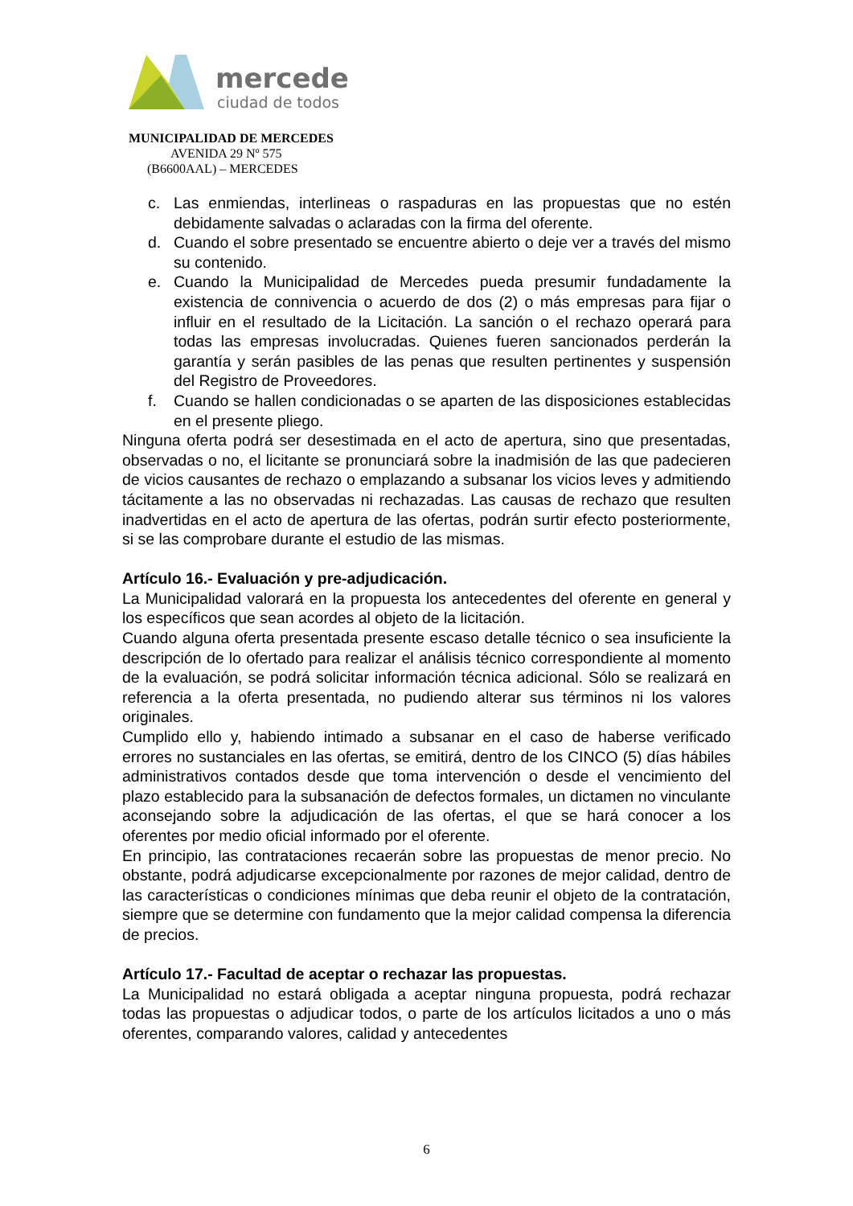mercedes
ciudad de todos
MUNICIPALIDAD DE MERCEDES
AVENIDA 29 Nº 575
(B6600AAL) – MERCEDES
c. Las enmiendas, interlineas o raspaduras en las propuestas que no estén debidamente salvadas o aclaradas con la firma del oferente.
d. Cuando el sobre presentado se encuentre abierto o deje ver a través del mismo su contenido.
e. Cuando la Municipalidad de Mercedes pueda presumir fundadamente la existencia de connivencia o acuerdo de dos (2) o más empresas para fijar o influir en el resultado de la Licitación. La sanción o el rechazo operará para todas las empresas involucradas. Quienes fueren sancionados perderán la garantía y serán pasibles de las penas que resulten pertinentes y suspensión del Registro de Proveedores.
f. Cuando se hallen condicionadas o se aparten de las disposiciones establecidas en el presente pliego.
Ninguna oferta podrá ser desestimada en el acto de apertura, sino que presentadas, observadas o no, el licitante se pronunciará sobre la inadmisión de las que padecieren de vicios causantes de rechazo o emplazando a subsanar los vicios leves y admitiendo tácitamente a las no observadas ni rechazadas. Las causas de rechazo que resulten inadvertidas en el acto de apertura de las ofertas, podrán surtir efecto posteriormente, si se las comprobare durante el estudio de las mismas.
Artículo 16.- Evaluación y pre-adjudicación.
La Municipalidad valorará en la propuesta los antecedentes del oferente en general y los específicos que sean acordes al objeto de la licitación.
Cuando alguna oferta presentada presente escaso detalle técnico o sea insuficiente la descripción de lo ofertado para realizar el análisis técnico correspondiente al momento de la evaluación, se podrá solicitar información técnica adicional. Sólo se realizará en referencia a la oferta presentada, no pudiendo alterar sus términos ni los valores originales.
Cumplido ello y, habiendo intimado a subsanar en el caso de haberse verificado errores no sustanciales en las ofertas, se emitirá, dentro de los CINCO (5) días hábiles administrativos contados desde que toma intervención o desde el vencimiento del plazo establecido para la subsanación de defectos formales, un dictamen no vinculante aconsejando sobre la adjudicación de las ofertas, el que se hará conocer a los oferentes por medio oficial informado por el oferente.
En principio, las contrataciones recaerán sobre las propuestas de menor precio. No obstante, podrá adjudicarse excepcionalmente por razones de mejor calidad, dentro de las características o condiciones mínimas que deba reunir el objeto de la contratación, siempre que se determine con fundamento que la mejor calidad compensa la diferencia de precios.
Artículo 17.- Facultad de aceptar o rechazar las propuestas.
La Municipalidad no estará obligada a aceptar ninguna propuesta, podrá rechazar todas las propuestas o adjudicar todos, o parte de los artículos licitados a uno o más oferentes, comparando valores, calidad y antecedentes
6